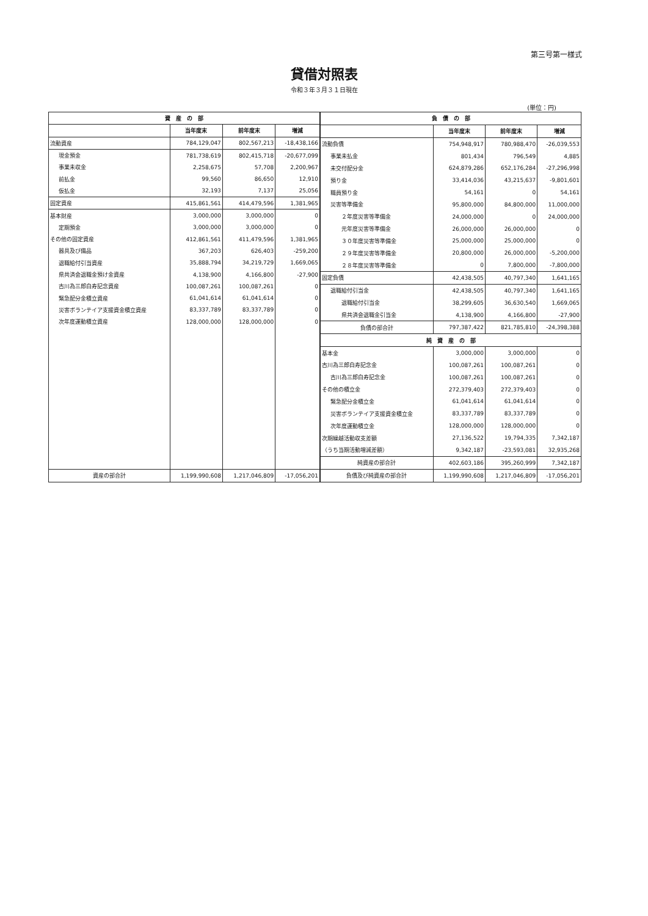第三号第一様式
貸借対照表
令和３年３月３１日現在
(単位：円)
| 資 産 の 部 | | | |
| --- | --- | --- | --- |
| | 当年度末 | 前年度末 | 増減 |
| 流動資産 | 784,129,047 | 802,567,213 | -18,438,166 |
| 現金預金 | 781,738,619 | 802,415,718 | -20,677,099 |
| 事業未収金 | 2,258,675 | 57,708 | 2,200,967 |
| 前払金 | 99,560 | 86,650 | 12,910 |
| 仮払金 | 32,193 | 7,137 | 25,056 |
| 固定資産 | 415,861,561 | 414,479,596 | 1,381,965 |
| 基本財産 | 3,000,000 | 3,000,000 | 0 |
| 定期預金 | 3,000,000 | 3,000,000 | 0 |
| その他の固定資産 | 412,861,561 | 411,479,596 | 1,381,965 |
| 器具及び備品 | 367,203 | 626,403 | -259,200 |
| 退職給付引当資産 | 35,888,794 | 34,219,729 | 1,669,065 |
| 県共済会退職金預け金資産 | 4,138,900 | 4,166,800 | -27,900 |
| 古川為三郎白寿記念資産 | 100,087,261 | 100,087,261 | 0 |
| 緊急配分金積立資産 | 61,041,614 | 61,041,614 | 0 |
| 災害ボランテイア支援資金積立資産 | 83,337,789 | 83,337,789 | 0 |
| 次年度運動積立資産 | 128,000,000 | 128,000,000 | 0 |
| 資産の部合計 | 1,199,990,608 | 1,217,046,809 | -17,056,201 |
| 負 債 の 部 | | | |
| --- | --- | --- | --- |
| | 当年度末 | 前年度末 | 増減 |
| 流動負債 | 754,948,917 | 780,988,470 | -26,039,553 |
| 事業未払金 | 801,434 | 796,549 | 4,885 |
| 未交付配分金 | 624,879,286 | 652,176,284 | -27,296,998 |
| 預り金 | 33,414,036 | 43,215,637 | -9,801,601 |
| 職員預り金 | 54,161 | 0 | 54,161 |
| 災害等準備金 | 95,800,000 | 84,800,000 | 11,000,000 |
| ２年度災害等準備金 | 24,000,000 | 0 | 24,000,000 |
| 元年度災害等準備金 | 26,000,000 | 26,000,000 | 0 |
| ３０年度災害等準備金 | 25,000,000 | 25,000,000 | 0 |
| ２９年度災害等準備金 | 20,800,000 | 26,000,000 | -5,200,000 |
| ２８年度災害等準備金 | 0 | 7,800,000 | -7,800,000 |
| 固定負債 | 42,438,505 | 40,797,340 | 1,641,165 |
| 退職給付引当金 | 42,438,505 | 40,797,340 | 1,641,165 |
| 退職給付引当金 | 38,299,605 | 36,630,540 | 1,669,065 |
| 県共済会退職金引当金 | 4,138,900 | 4,166,800 | -27,900 |
| 負債の部合計 | 797,387,422 | 821,785,810 | -24,398,388 |
| 純 資 産 の 部 | | | |
| 基本金 | 3,000,000 | 3,000,000 | 0 |
| 古川為三郎白寿記念金 | 100,087,261 | 100,087,261 | 0 |
| 古川為三郎白寿記念金 | 100,087,261 | 100,087,261 | 0 |
| その他の積立金 | 272,379,403 | 272,379,403 | 0 |
| 緊急配分金積立金 | 61,041,614 | 61,041,614 | 0 |
| 災害ボランテイア支援資金積立金 | 83,337,789 | 83,337,789 | 0 |
| 次年度運動積立金 | 128,000,000 | 128,000,000 | 0 |
| 次期繰越活動収支差額 | 27,136,522 | 19,794,335 | 7,342,187 |
| （うち当期活動増減差額） | 9,342,187 | -23,593,081 | 32,935,268 |
| 純資産の部合計 | 402,603,186 | 395,260,999 | 7,342,187 |
| 負債及び純資産の部合計 | 1,199,990,608 | 1,217,046,809 | -17,056,201 |